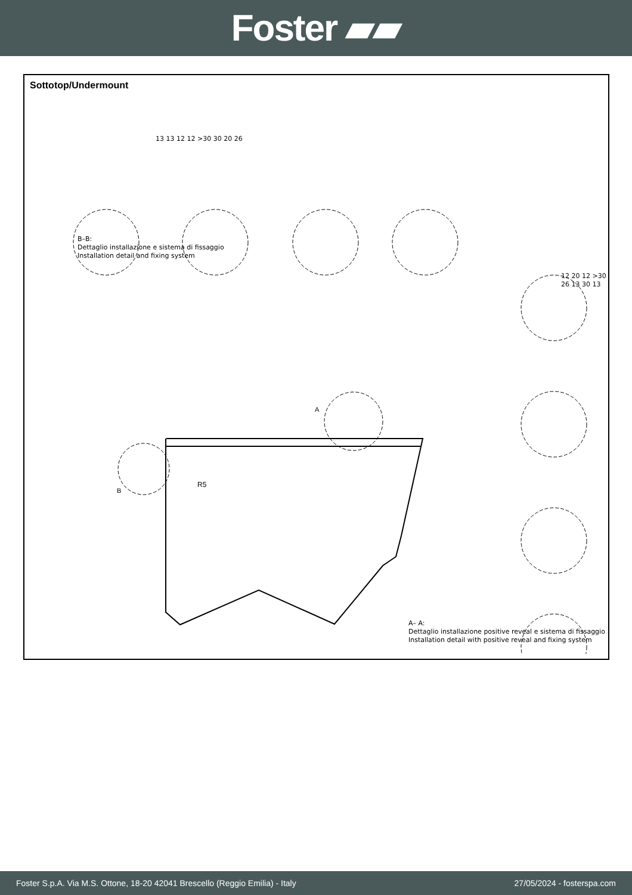Foster ▰▰
Sottotop/Undermount
R5
A
B
B–B:
Dettaglio installazione e sistema di fissaggio
Installation detail and fixing system
A– A:
Dettaglio installazione positive reveal e sistema di fissaggio
Installation detail with positive reveal and fixing system
13 13 12 12 >30 30 20 26
12 20 12 >30 26 13 30 13
Foster S.p.A. Via M.S. Ottone, 18-20 42041 Brescello (Reggio Emilia) - Italy 27/05/2024 - fosterspa.com